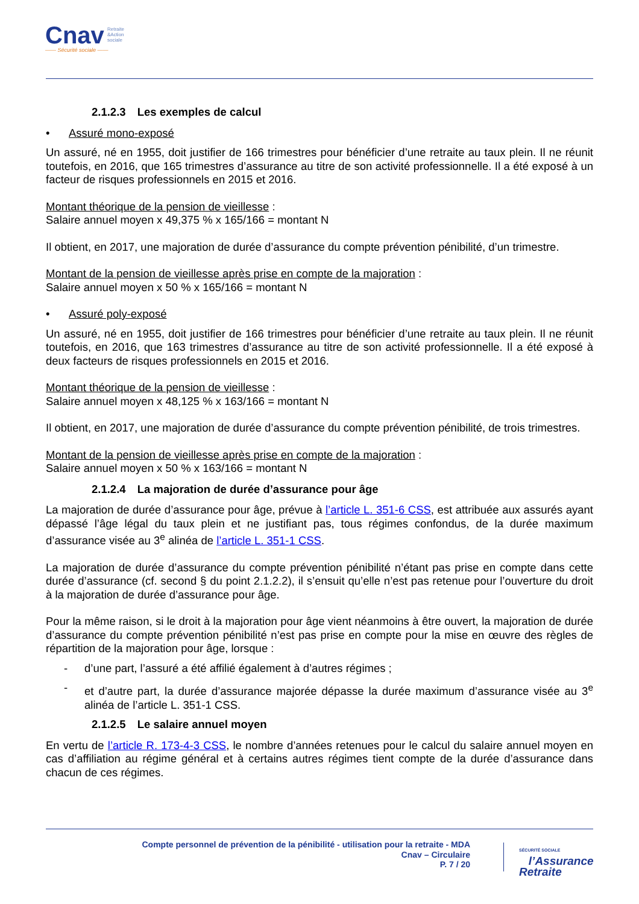Cnav Retraite
&Action
sociale
—— Sécurité sociale ——
2.1.2.3 Les exemples de calcul
• Assuré mono-exposé
Un assuré, né en 1955, doit justifier de 166 trimestres pour bénéficier d’une retraite au taux plein. Il ne réunit toutefois, en 2016, que 165 trimestres d’assurance au titre de son activité professionnelle. Il a été exposé à un facteur de risques professionnels en 2015 et 2016.
Montant théorique de la pension de vieillesse :
Salaire annuel moyen x 49,375 % x 165/166 = montant N
Il obtient, en 2017, une majoration de durée d’assurance du compte prévention pénibilité, d’un trimestre.
Montant de la pension de vieillesse après prise en compte de la majoration :
Salaire annuel moyen x 50 % x 165/166 = montant N
• Assuré poly-exposé
Un assuré, né en 1955, doit justifier de 166 trimestres pour bénéficier d’une retraite au taux plein. Il ne réunit toutefois, en 2016, que 163 trimestres d’assurance au titre de son activité professionnelle. Il a été exposé à deux facteurs de risques professionnels en 2015 et 2016.
Montant théorique de la pension de vieillesse :
Salaire annuel moyen x 48,125 % x 163/166 = montant N
Il obtient, en 2017, une majoration de durée d’assurance du compte prévention pénibilité, de trois trimestres.
Montant de la pension de vieillesse après prise en compte de la majoration :
Salaire annuel moyen x 50 % x 163/166 = montant N
2.1.2.4 La majoration de durée d’assurance pour âge
La majoration de durée d’assurance pour âge, prévue à l’article L. 351-6 CSS, est attribuée aux assurés ayant dépassé l’âge légal du taux plein et ne justifiant pas, tous régimes confondus, de la durée maximum d’assurance visée au 3<sup>e</sup> alinéa de l’article L. 351-1 CSS.
La majoration de durée d’assurance du compte prévention pénibilité n’étant pas prise en compte dans cette durée d’assurance (cf. second § du point 2.1.2.2), il s’ensuit qu’elle n’est pas retenue pour l’ouverture du droit à la majoration de durée d’assurance pour âge.
Pour la même raison, si le droit à la majoration pour âge vient néanmoins à être ouvert, la majoration de durée d’assurance du compte prévention pénibilité n’est pas prise en compte pour la mise en œuvre des règles de répartition de la majoration pour âge, lorsque :
- d’une part, l’assuré a été affilié également à d’autres régimes ;
- et d’autre part, la durée d’assurance majorée dépasse la durée maximum d’assurance visée au 3<sup>e</sup> alinéa de l’article L. 351-1 CSS.
2.1.2.5 Le salaire annuel moyen
En vertu de l’article R. 173-4-3 CSS, le nombre d’années retenues pour le calcul du salaire annuel moyen en cas d’affiliation au régime général et à certains autres régimes tient compte de la durée d’assurance dans chacun de ces régimes.
Compte personnel de prévention de la pénibilité - utilisation pour la retraite - MDA
Cnav – Circulaire
P. 7 / 20
SÉCURITÉ SOCIALE
l’Assurance
Retraite